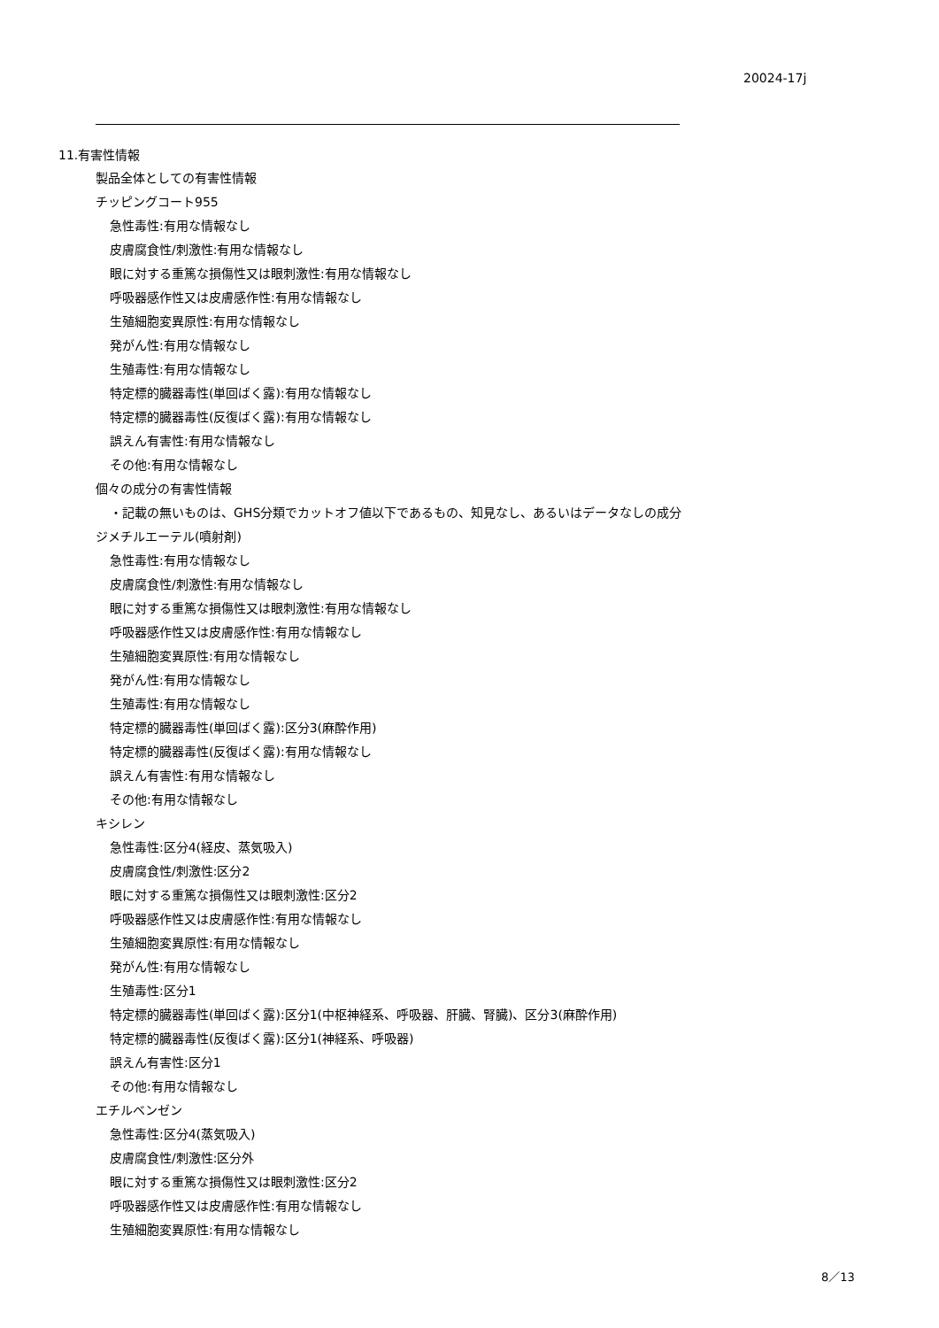20024-17j
11.有害性情報
製品全体としての有害性情報
チッピングコート955
急性毒性:有用な情報なし
皮膚腐食性/刺激性:有用な情報なし
眼に対する重篤な損傷性又は眼刺激性:有用な情報なし
呼吸器感作性又は皮膚感作性:有用な情報なし
生殖細胞変異原性:有用な情報なし
発がん性:有用な情報なし
生殖毒性:有用な情報なし
特定標的臓器毒性(単回ばく露):有用な情報なし
特定標的臓器毒性(反復ばく露):有用な情報なし
誤えん有害性:有用な情報なし
その他:有用な情報なし
個々の成分の有害性情報
・記載の無いものは、GHS分類でカットオフ値以下であるもの、知見なし、あるいはデータなしの成分
ジメチルエーテル(噴射剤)
急性毒性:有用な情報なし
皮膚腐食性/刺激性:有用な情報なし
眼に対する重篤な損傷性又は眼刺激性:有用な情報なし
呼吸器感作性又は皮膚感作性:有用な情報なし
生殖細胞変異原性:有用な情報なし
発がん性:有用な情報なし
生殖毒性:有用な情報なし
特定標的臓器毒性(単回ばく露):区分3(麻酔作用)
特定標的臓器毒性(反復ばく露):有用な情報なし
誤えん有害性:有用な情報なし
その他:有用な情報なし
キシレン
急性毒性:区分4(経皮、蒸気吸入)
皮膚腐食性/刺激性:区分2
眼に対する重篤な損傷性又は眼刺激性:区分2
呼吸器感作性又は皮膚感作性:有用な情報なし
生殖細胞変異原性:有用な情報なし
発がん性:有用な情報なし
生殖毒性:区分1
特定標的臓器毒性(単回ばく露):区分1(中枢神経系、呼吸器、肝臓、腎臓)、区分3(麻酔作用)
特定標的臓器毒性(反復ばく露):区分1(神経系、呼吸器)
誤えん有害性:区分1
その他:有用な情報なし
エチルベンゼン
急性毒性:区分4(蒸気吸入)
皮膚腐食性/刺激性:区分外
眼に対する重篤な損傷性又は眼刺激性:区分2
呼吸器感作性又は皮膚感作性:有用な情報なし
生殖細胞変異原性:有用な情報なし
8／13